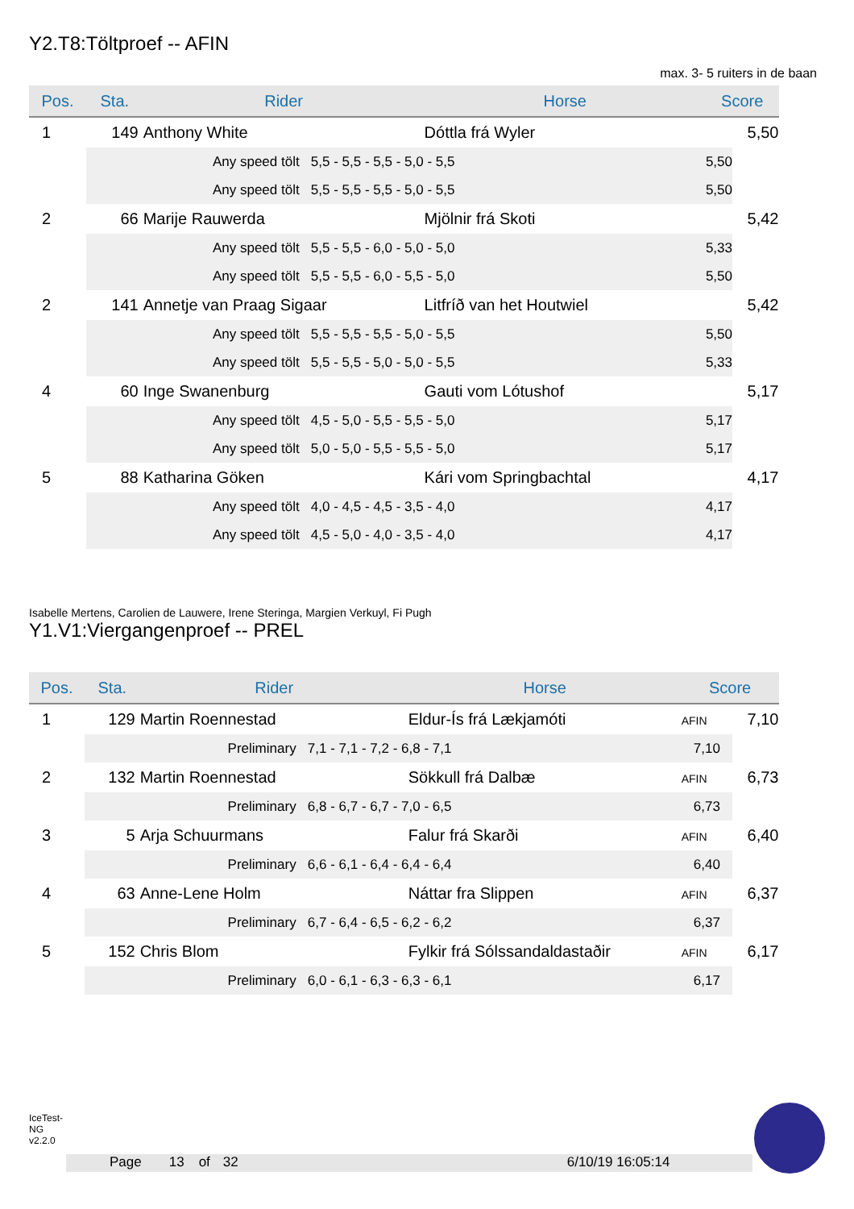Y2.T8:Töltproef -- AFIN
max. 3- 5 ruiters in de baan
| Pos. | Sta. | Rider | Horse | Score |
| --- | --- | --- | --- | --- |
| 1 | 149 | Anthony White | Dóttla frá Wyler | 5,50 |
| | | Any speed tölt 5,5 - 5,5 - 5,5 - 5,0 - 5,5 | | 5,50 |
| | | Any speed tölt 5,5 - 5,5 - 5,5 - 5,0 - 5,5 | | 5,50 |
| 2 | 66 | Marije Rauwerda | Mjölnir frá Skoti | 5,42 |
| | | Any speed tölt 5,5 - 5,5 - 6,0 - 5,0 - 5,0 | | 5,33 |
| | | Any speed tölt 5,5 - 5,5 - 6,0 - 5,5 - 5,0 | | 5,50 |
| 2 | 141 | Annetje van Praag Sigaar | Litfríð van het Houtwiel | 5,42 |
| | | Any speed tölt 5,5 - 5,5 - 5,5 - 5,0 - 5,5 | | 5,50 |
| | | Any speed tölt 5,5 - 5,5 - 5,0 - 5,0 - 5,5 | | 5,33 |
| 4 | 60 | Inge Swanenburg | Gauti vom Lótushof | 5,17 |
| | | Any speed tölt 4,5 - 5,0 - 5,5 - 5,5 - 5,0 | | 5,17 |
| | | Any speed tölt 5,0 - 5,0 - 5,5 - 5,5 - 5,0 | | 5,17 |
| 5 | 88 | Katharina Göken | Kári vom Springbachtal | 4,17 |
| | | Any speed tölt 4,0 - 4,5 - 4,5 - 3,5 - 4,0 | | 4,17 |
| | | Any speed tölt 4,5 - 5,0 - 4,0 - 3,5 - 4,0 | | 4,17 |
Isabelle Mertens, Carolien de Lauwere, Irene Steringa, Margien Verkuyl, Fi Pugh
Y1.V1:Viergangenproef -- PREL
| Pos. | Sta. | Rider | Horse | Score |
| --- | --- | --- | --- | --- |
| 1 | 129 | Martin Roennestad | Eldur-Ís frá Lækjamóti | AFIN 7,10 |
| | | Preliminary 7,1 - 7,1 - 7,2 - 6,8 - 7,1 | | 7,10 |
| 2 | 132 | Martin Roennestad | Sökkull frá Dalbæ | AFIN 6,73 |
| | | Preliminary 6,8 - 6,7 - 6,7 - 7,0 - 6,5 | | 6,73 |
| 3 | 5 | Arja Schuurmans | Falur frá Skarði | AFIN 6,40 |
| | | Preliminary 6,6 - 6,1 - 6,4 - 6,4 - 6,4 | | 6,40 |
| 4 | 63 | Anne-Lene Holm | Náttar fra Slippen | AFIN 6,37 |
| | | Preliminary 6,7 - 6,4 - 6,5 - 6,2 - 6,2 | | 6,37 |
| 5 | 152 | Chris Blom | Fylkir frá Sólssandaldastaðir | AFIN 6,17 |
| | | Preliminary 6,0 - 6,1 - 6,3 - 6,3 - 6,1 | | 6,17 |
IceTest-NG v2.2.0
Page 13 of 32 6/10/19 16:05:14